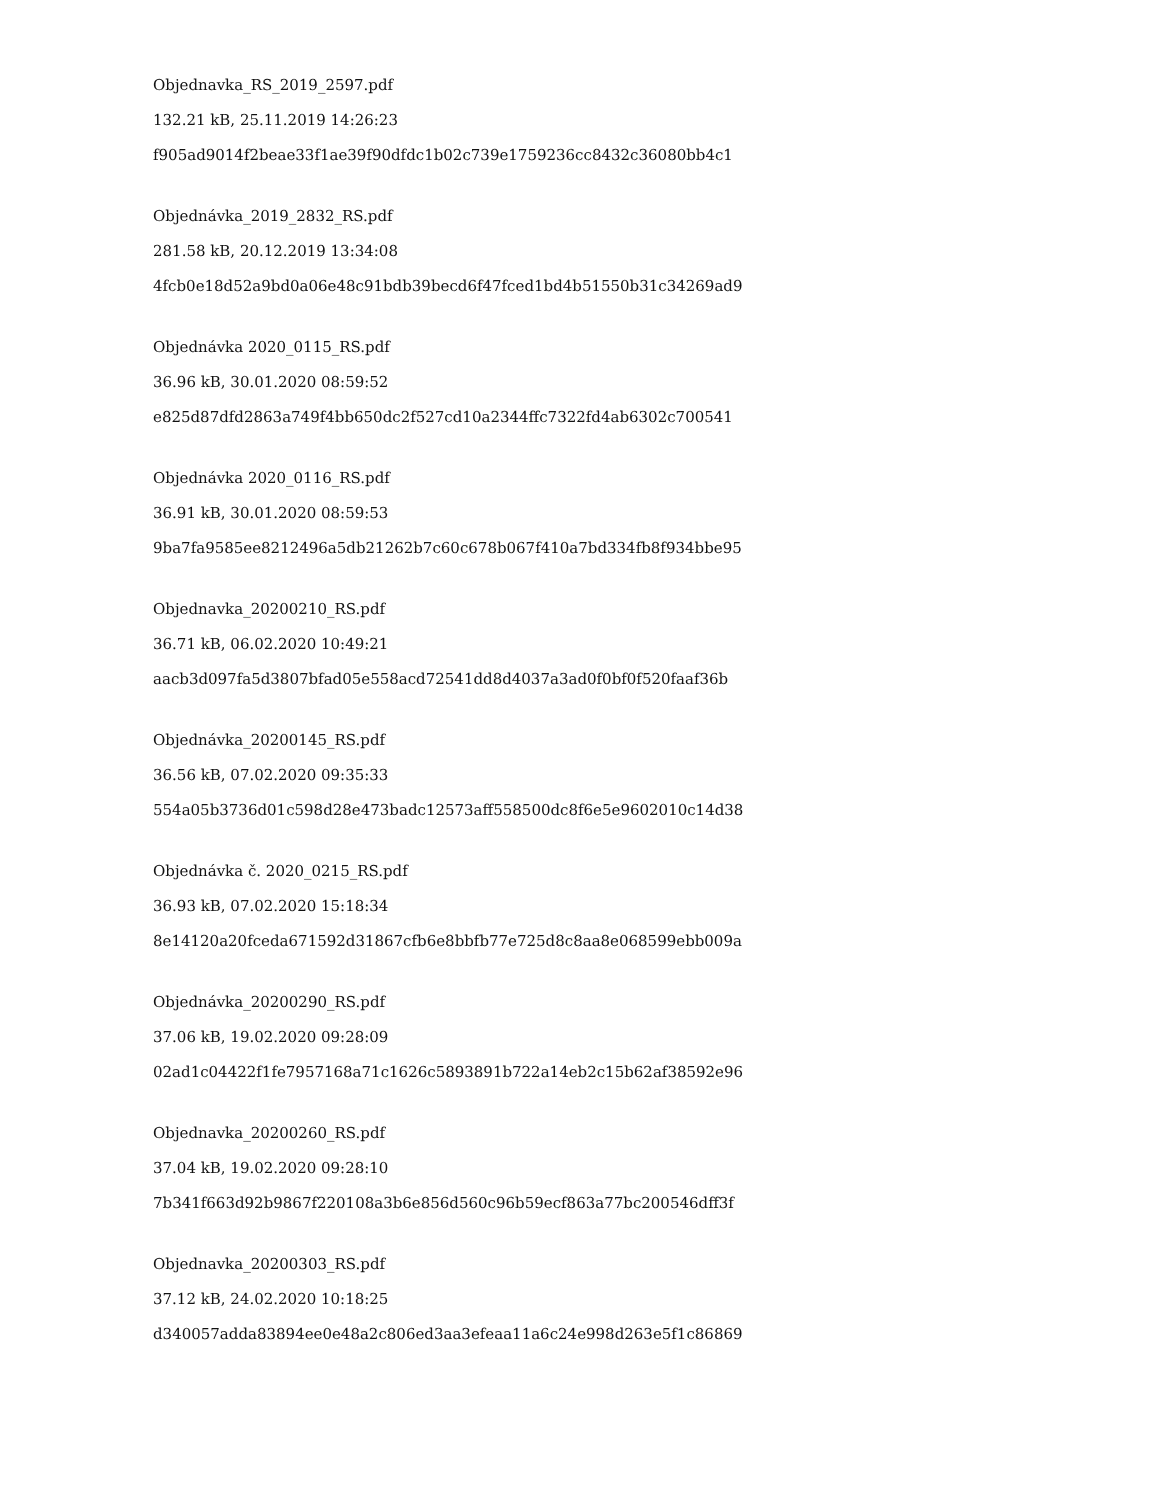Objednavka_RS_2019_2597.pdf
132.21 kB, 25.11.2019 14:26:23
f905ad9014f2beae33f1ae39f90dfdc1b02c739e1759236cc8432c36080bb4c1
Objednávka_2019_2832_RS.pdf
281.58 kB, 20.12.2019 13:34:08
4fcb0e18d52a9bd0a06e48c91bdb39becd6f47fced1bd4b51550b31c34269ad9
Objednávka 2020_0115_RS.pdf
36.96 kB, 30.01.2020 08:59:52
e825d87dfd2863a749f4bb650dc2f527cd10a2344ffc7322fd4ab6302c700541
Objednávka 2020_0116_RS.pdf
36.91 kB, 30.01.2020 08:59:53
9ba7fa9585ee8212496a5db21262b7c60c678b067f410a7bd334fb8f934bbe95
Objednavka_20200210_RS.pdf
36.71 kB, 06.02.2020 10:49:21
aacb3d097fa5d3807bfad05e558acd72541dd8d4037a3ad0f0bf0f520faaf36b
Objednávka_20200145_RS.pdf
36.56 kB, 07.02.2020 09:35:33
554a05b3736d01c598d28e473badc12573aff558500dc8f6e5e9602010c14d38
Objednávka č. 2020_0215_RS.pdf
36.93 kB, 07.02.2020 15:18:34
8e14120a20fceda671592d31867cfb6e8bbfb77e725d8c8aa8e068599ebb009a
Objednávka_20200290_RS.pdf
37.06 kB, 19.02.2020 09:28:09
02ad1c04422f1fe7957168a71c1626c5893891b722a14eb2c15b62af38592e96
Objednavka_20200260_RS.pdf
37.04 kB, 19.02.2020 09:28:10
7b341f663d92b9867f220108a3b6e856d560c96b59ecf863a77bc200546dff3f
Objednavka_20200303_RS.pdf
37.12 kB, 24.02.2020 10:18:25
d340057adda83894ee0e48a2c806ed3aa3efeaa11a6c24e998d263e5f1c86869